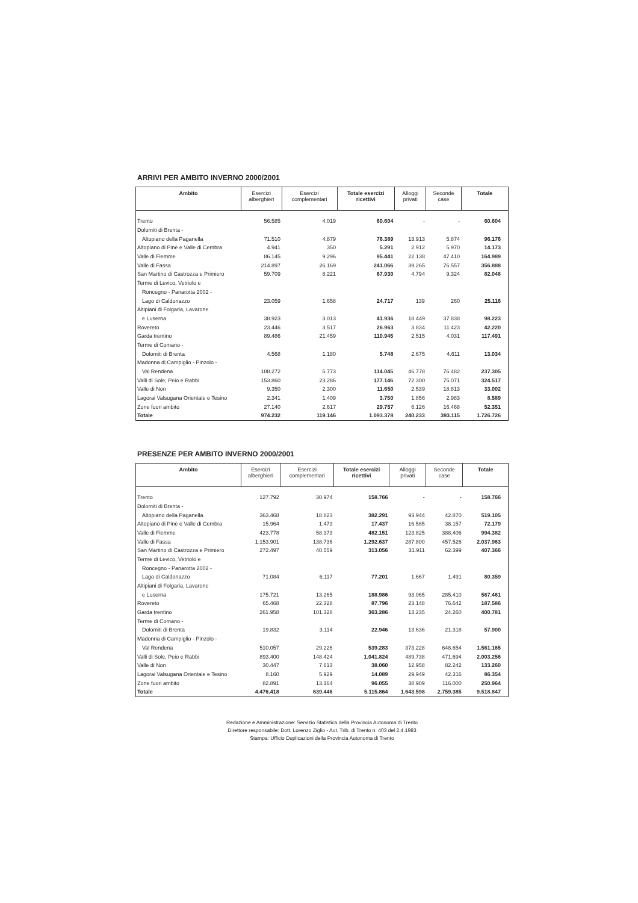ARRIVI PER AMBITO INVERNO 2000/2001
| Ambito | Esercizi alberghieri | Esercizi complementari | Totale esercizi ricettivi | Alloggi privati | Seconde case | Totale |
| --- | --- | --- | --- | --- | --- | --- |
| Trento | 56.585 | 4.019 | 60.604 | - | - | 60.604 |
| Dolomiti di Brenta - | | | | | | |
| Altopiano della Paganella | 71.510 | 4.879 | 76.389 | 13.913 | 5.874 | 96.176 |
| Altopiano di Pinè e Valle di Cembra | 4.941 | 350 | 5.291 | 2.912 | 5.970 | 14.173 |
| Valle di Fiemme | 86.145 | 9.296 | 95.441 | 22.138 | 47.410 | 164.989 |
| Valle di Fassa | 214.897 | 26.169 | 241.066 | 39.265 | 76.557 | 356.888 |
| San Martino di Castrozza e Primiero | 59.709 | 8.221 | 67.930 | 4.794 | 9.324 | 82.048 |
| Terme di Levico, Vetriolo e | | | | | | |
| Roncegno - Panarotta 2002 - | | | | | | |
| Lago di Caldonazzo | 23.059 | 1.658 | 24.717 | 139 | 260 | 25.116 |
| Altipiani di Folgaria, Lavarone | | | | | | |
| e Luserna | 38.923 | 3.013 | 41.936 | 18.449 | 37.838 | 98.223 |
| Rovereto | 23.446 | 3.517 | 26.963 | 3.834 | 11.423 | 42.220 |
| Garda trentino | 89.486 | 21.459 | 110.945 | 2.515 | 4.031 | 117.491 |
| Terme di Comano - | | | | | | |
| Dolomiti di Brenta | 4.568 | 1.180 | 5.748 | 2.675 | 4.611 | 13.034 |
| Madonna di Campiglio - Pinzolo - | | | | | | |
| Val Rendena | 108.272 | 5.773 | 114.045 | 46.778 | 76.482 | 237.305 |
| Valli di Sole, Peio e Rabbi | 153.860 | 23.286 | 177.146 | 72.300 | 75.071 | 324.517 |
| Valle di Non | 9.350 | 2.300 | 11.650 | 2.539 | 18.813 | 33.002 |
| Lagorai Valsugana Orientale e Tesino | 2.341 | 1.409 | 3.750 | 1.856 | 2.983 | 8.589 |
| Zone fuori ambito | 27.140 | 2.617 | 29.757 | 6.126 | 16.468 | 52.351 |
| Totale | 974.232 | 119.146 | 1.093.378 | 240.233 | 393.115 | 1.726.726 |
PRESENZE PER AMBITO INVERNO 2000/2001
| Ambito | Esercizi alberghieri | Esercizi complementari | Totale esercizi ricettivi | Alloggi privati | Seconde case | Totale |
| --- | --- | --- | --- | --- | --- | --- |
| Trento | 127.792 | 30.974 | 158.766 | - | - | 158.766 |
| Dolomiti di Brenta - | | | | | | |
| Altopiano della Paganella | 363.468 | 18.823 | 382.291 | 93.944 | 42.870 | 519.105 |
| Altopiano di Pinè e Valle di Cembra | 15.964 | 1.473 | 17.437 | 16.585 | 38.157 | 72.179 |
| Valle di Fiemme | 423.778 | 58.373 | 482.151 | 123.825 | 388.406 | 994.382 |
| Valle di Fassa | 1.153.901 | 138.736 | 1.292.637 | 287.800 | 457.526 | 2.037.963 |
| San Martino di Castrozza e Primiero | 272.497 | 40.559 | 313.056 | 31.911 | 62.399 | 407.366 |
| Terme di Levico, Vetriolo e | | | | | | |
| Roncegno - Panarotta 2002 - | | | | | | |
| Lago di Caldonazzo | 71.084 | 6.117 | 77.201 | 1.667 | 1.491 | 80.359 |
| Altipiani di Folgaria, Lavarone | | | | | | |
| e Luserna | 175.721 | 13.265 | 188.986 | 93.065 | 285.410 | 567.461 |
| Rovereto | 65.468 | 22.328 | 87.796 | 23.148 | 76.642 | 187.586 |
| Garda trentino | 261.958 | 101.328 | 363.286 | 13.235 | 24.260 | 400.781 |
| Terme di Comano - | | | | | | |
| Dolomiti di Brenta | 19.832 | 3.114 | 22.946 | 13.636 | 21.318 | 57.900 |
| Madonna di Campiglio - Pinzolo - | | | | | | |
| Val Rendena | 510.057 | 29.226 | 539.283 | 373.228 | 648.654 | 1.561.165 |
| Valli di Sole, Peio e Rabbi | 893.400 | 148.424 | 1.041.824 | 489.738 | 471.694 | 2.003.256 |
| Valle di Non | 30.447 | 7.613 | 38.060 | 12.958 | 82.242 | 133.260 |
| Lagorai Valsugana Orientale e Tesino | 8.160 | 5.929 | 14.089 | 29.949 | 42.316 | 86.354 |
| Zone fuori ambito | 82.891 | 13.164 | 96.055 | 38.909 | 116.000 | 250.964 |
| Totale | 4.476.418 | 639.446 | 5.115.864 | 1.643.598 | 2.759.385 | 9.518.847 |
Redazione e Amministrazione: Servizio Statistica della Provincia Autonoma di Trento
Direttore responsabile: Dott. Lorenzo Ziglio - Aut. Trib. di Trento n. 403 del 2.4.1983
Stampa: Ufficio Duplicazioni della Provincia Autonoma di Trento